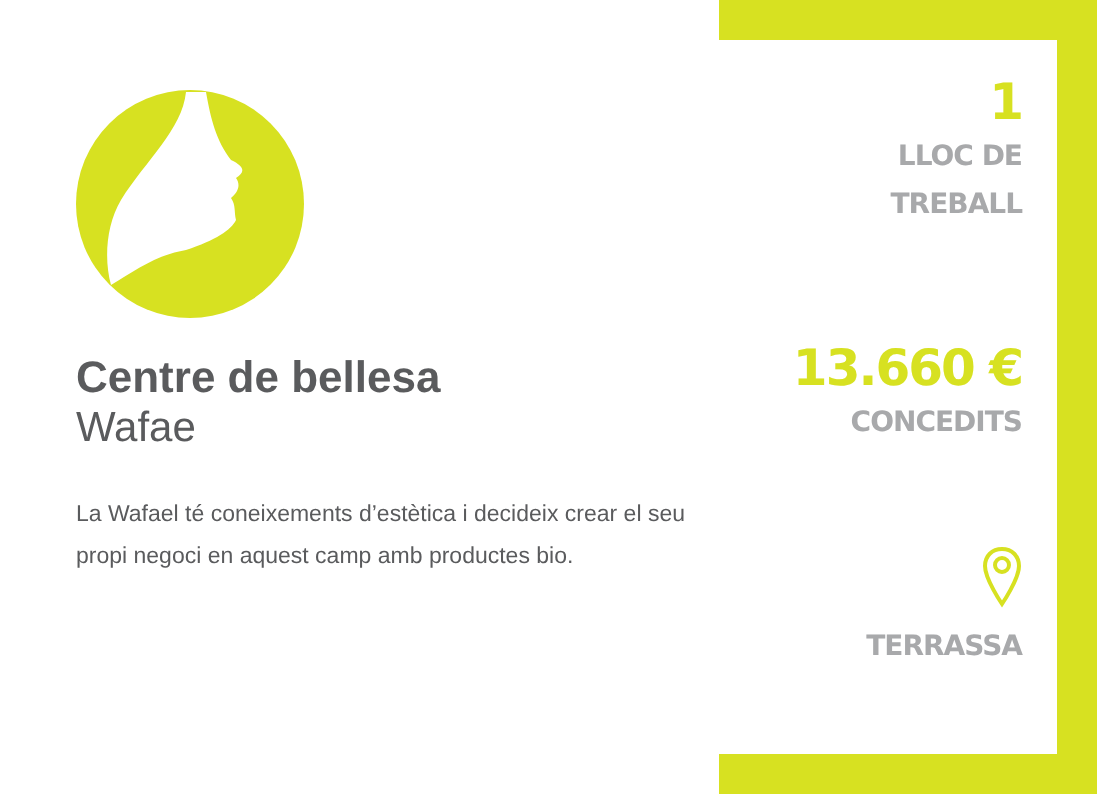Centre de bellesa
Wafae
La Wafael té coneixements d’estètica i decideix crear el seu propi negoci en aquest camp amb productes bio.
1
LLOC DE
TREBALL
13.660 €
CONCEDITS
TERRASSA